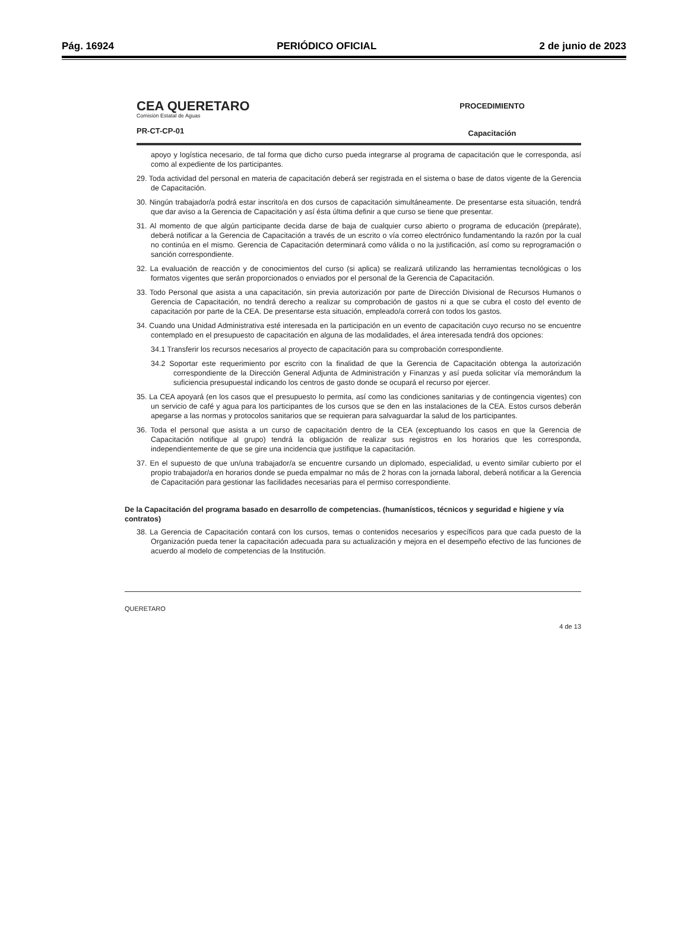Pág. 16924 PERIÓDICO OFICIAL 2 de junio de 2023
CEA QUERETARO
Comisión Estatal de Aguas
PR-CT-CP-01
PROCEDIMIENTO
Capacitación
apoyo y logística necesario, de tal forma que dicho curso pueda integrarse al programa de capacitación que le corresponda, así como al expediente de los participantes.
29. Toda actividad del personal en materia de capacitación deberá ser registrada en el sistema o base de datos vigente de la Gerencia de Capacitación.
30. Ningún trabajador/a podrá estar inscrito/a en dos cursos de capacitación simultáneamente. De presentarse esta situación, tendrá que dar aviso a la Gerencia de Capacitación y así ésta última definir a que curso se tiene que presentar.
31. Al momento de que algún participante decida darse de baja de cualquier curso abierto o programa de educación (prepárate), deberá notificar a la Gerencia de Capacitación a través de un escrito o vía correo electrónico fundamentando la razón por la cual no continúa en el mismo. Gerencia de Capacitación determinará como válida o no la justificación, así como su reprogramación o sanción correspondiente.
32. La evaluación de reacción y de conocimientos del curso (si aplica) se realizará utilizando las herramientas tecnológicas o los formatos vigentes que serán proporcionados o enviados por el personal de la Gerencia de Capacitación.
33. Todo Personal que asista a una capacitación, sin previa autorización por parte de Dirección Divisional de Recursos Humanos o Gerencia de Capacitación, no tendrá derecho a realizar su comprobación de gastos ni a que se cubra el costo del evento de capacitación por parte de la CEA. De presentarse esta situación, empleado/a correrá con todos los gastos.
34. Cuando una Unidad Administrativa esté interesada en la participación en un evento de capacitación cuyo recurso no se encuentre contemplado en el presupuesto de capacitación en alguna de las modalidades, el área interesada tendrá dos opciones:
34.1 Transferir los recursos necesarios al proyecto de capacitación para su comprobación correspondiente.
34.2 Soportar este requerimiento por escrito con la finalidad de que la Gerencia de Capacitación obtenga la autorización correspondiente de la Dirección General Adjunta de Administración y Finanzas y así pueda solicitar vía memorándum la suficiencia presupuestal indicando los centros de gasto donde se ocupará el recurso por ejercer.
35. La CEA apoyará (en los casos que el presupuesto lo permita, así como las condiciones sanitarias y de contingencia vigentes) con un servicio de café y agua para los participantes de los cursos que se den en las instalaciones de la CEA. Estos cursos deberán apegarse a las normas y protocolos sanitarios que se requieran para salvaguardar la salud de los participantes.
36. Toda el personal que asista a un curso de capacitación dentro de la CEA (exceptuando los casos en que la Gerencia de Capacitación notifique al grupo) tendrá la obligación de realizar sus registros en los horarios que les corresponda, independientemente de que se gire una incidencia que justifique la capacitación.
37. En el supuesto de que un/una trabajador/a se encuentre cursando un diplomado, especialidad, u evento similar cubierto por el propio trabajador/a en horarios donde se pueda empalmar no más de 2 horas con la jornada laboral, deberá notificar a la Gerencia de Capacitación para gestionar las facilidades necesarias para el permiso correspondiente.
De la Capacitación del programa basado en desarrollo de competencias. (humanísticos, técnicos y seguridad e higiene y vía contratos)
38. La Gerencia de Capacitación contará con los cursos, temas o contenidos necesarios y específicos para que cada puesto de la Organización pueda tener la capacitación adecuada para su actualización y mejora en el desempeño efectivo de las funciones de acuerdo al modelo de competencias de la Institución.
QUERETARO 4 de 13